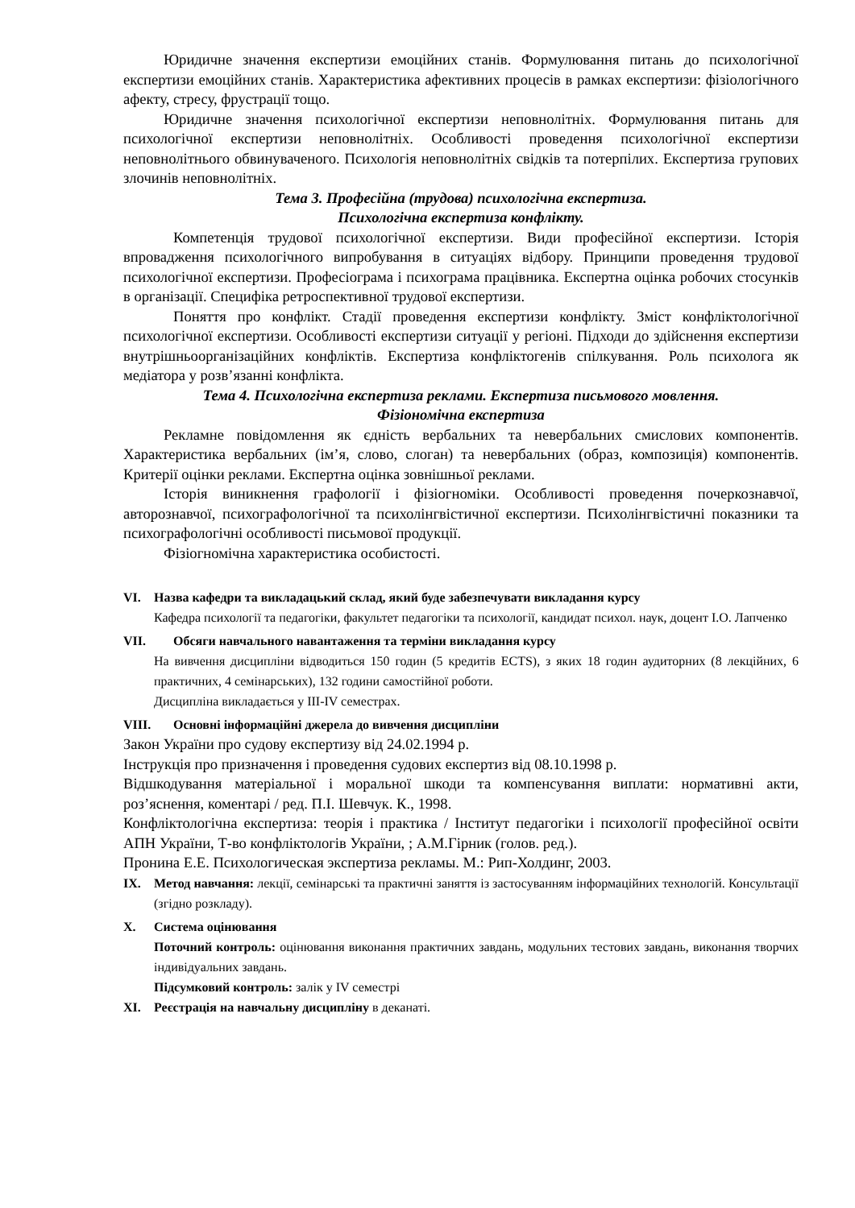Юридичне значення експертизи емоційних станів. Формулювання питань до психологічної експертизи емоційних станів. Характеристика афективних процесів в рамках експертизи: фізіологічного афекту, стресу, фрустрації тощо.
Юридичне значення психологічної експертизи неповнолітніх. Формулювання питань для психологічної експертизи неповнолітніх. Особливості проведення психологічної експертизи неповнолітнього обвинуваченого. Психологія неповнолітніх свідків та потерпілих. Експертиза групових злочинів неповнолітніх.
Тема 3. Професійна (трудова) психологічна експертиза.
Психологічна експертиза конфлікту.
Компетенція трудової психологічної експертизи. Види професійної експертизи. Історія впровадження психологічного випробування в ситуаціях відбору. Принципи проведення трудової психологічної експертизи. Професіограма і психограма працівника. Експертна оцінка робочих стосунків в організації. Специфіка ретроспективної трудової експертизи.
Поняття про конфлікт. Стадії проведення експертизи конфлікту. Зміст конфліктологічної психологічної експертизи. Особливості експертизи ситуації у регіоні. Підходи до здійснення експертизи внутрішньоорганізаційних конфліктів. Експертиза конфліктогенів спілкування. Роль психолога як медіатора у розв’язанні конфлікта.
Тема 4. Психологічна експертиза реклами. Експертиза письмового мовлення.
Фізіономічна експертиза
Рекламне повідомлення як єдність вербальних та невербальних смислових компонентів. Характеристика вербальних (ім’я, слово, слоган) та невербальних (образ, композиція) компонентів. Критерії оцінки реклами. Експертна оцінка зовнішньої реклами.
Історія виникнення графології і фізіогноміки. Особливості проведення почеркознавчої, авторознавчої, психографологічної та психолінгвістичної експертизи. Психолінгвістичні показники та психографологічні особливості письмової продукції.
Фізіогномічна характеристика особистості.
VI. Назва кафедри та викладацький склад, який буде забезпечувати викладання курсу
Кафедра психології та педагогіки, факультет педагогіки та психології, кандидат психол. наук, доцент І.О. Лапченко
VII. Обсяги навчального навантаження та терміни викладання курсу
На вивчення дисципліни відводиться 150 годин (5 кредитів ECTS), з яких 18 годин аудиторних (8 лекційних, 6 практичних, 4 семінарських), 132 години самостійної роботи.
Дисципліна викладається у ІІІ-IV семестрах.
VIII. Основні інформаційні джерела до вивчення дисципліни
Закон України про судову експертизу від 24.02.1994 р.
Інструкція про призначення і проведення судових експертиз від 08.10.1998 р.
Відшкодування матеріальної і моральної шкоди та компенсування виплати: нормативні акти, роз’яснення, коментарі / ред. П.І. Шевчук. К., 1998.
Конфліктологічна експертиза: теорія і практика / Інститут педагогіки і психології професійної освіти АПН України, Т-во конфліктологів України, ; А.М.Гірник (голов. ред.).
Пронина Е.Е. Психологическая экспертиза рекламы. М.: Рип-Холдинг, 2003.
IX. Метод навчання: лекції, семінарські та практичні заняття із застосуванням інформаційних технологій. Консультації (згідно розкладу).
X. Система оцінювання
Поточний контроль: оцінювання виконання практичних завдань, модульних тестових завдань, виконання творчих індивідуальних завдань.
Підсумковий контроль: залік у IV семестрі
XI. Реєстрація на навчальну дисципліну в деканаті.